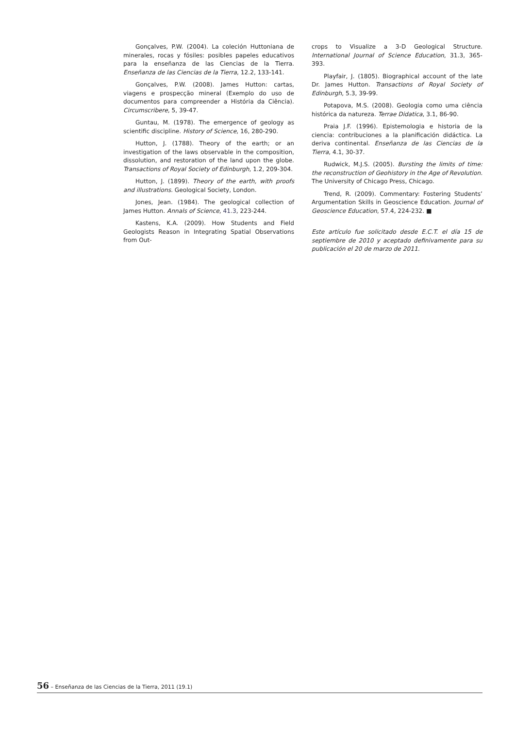Gonçalves, P.W. (2004). La coleción Huttoniana de minerales, rocas y fósiles: posibles papeles educativos para la enseñanza de las Ciencias de la Tierra. Enseñanza de las Ciencias de la Tierra, 12.2, 133-141.
Gonçalves, P.W. (2008). James Hutton: cartas, viagens e prospecção mineral (Exemplo do uso de documentos para compreender a História da Ciência). Circumscribere, 5, 39-47.
Guntau, M. (1978). The emergence of geology as scientific discipline. History of Science, 16, 280-290.
Hutton, J. (1788). Theory of the earth; or an investigation of the laws observable in the composition, dissolution, and restoration of the land upon the globe. Transactions of Royal Society of Edinburgh, 1.2, 209-304.
Hutton, J. (1899). Theory of the earth, with proofs and illustrations. Geological Society, London.
Jones, Jean. (1984). The geological collection of James Hutton. Annals of Science, 41.3, 223-244.
Kastens, K.A. (2009). How Students and Field Geologists Reason in Integrating Spatial Observations from Out-
crops to Visualize a 3-D Geological Structure. International Journal of Science Education, 31.3, 365-393.
Playfair, J. (1805). Biographical account of the late Dr. James Hutton. Transactions of Royal Society of Edinburgh, 5.3, 39-99.
Potapova, M.S. (2008). Geologia como uma ciência histórica da natureza. Terrae Didatica, 3.1, 86-90.
Praia J.F. (1996). Epistemologia e historia de la ciencia: contribuciones a la planificación didáctica. La deriva continental. Enseñanza de las Ciencias de la Tierra, 4.1, 30-37.
Rudwick, M.J.S. (2005). Bursting the limits of time: the reconstruction of Geohistory in the Age of Revolution. The University of Chicago Press, Chicago.
Trend, R. (2009). Commentary: Fostering Students’ Argumentation Skills in Geoscience Education. Journal of Geoscience Education, 57.4, 224-232. ■
Este artículo fue solicitado desde E.C.T. el día 15 de septiembre de 2010 y aceptado definivamente para su publicación el 20 de marzo de 2011.
56 – Enseñanza de las Ciencias de la Tierra, 2011 (19.1)